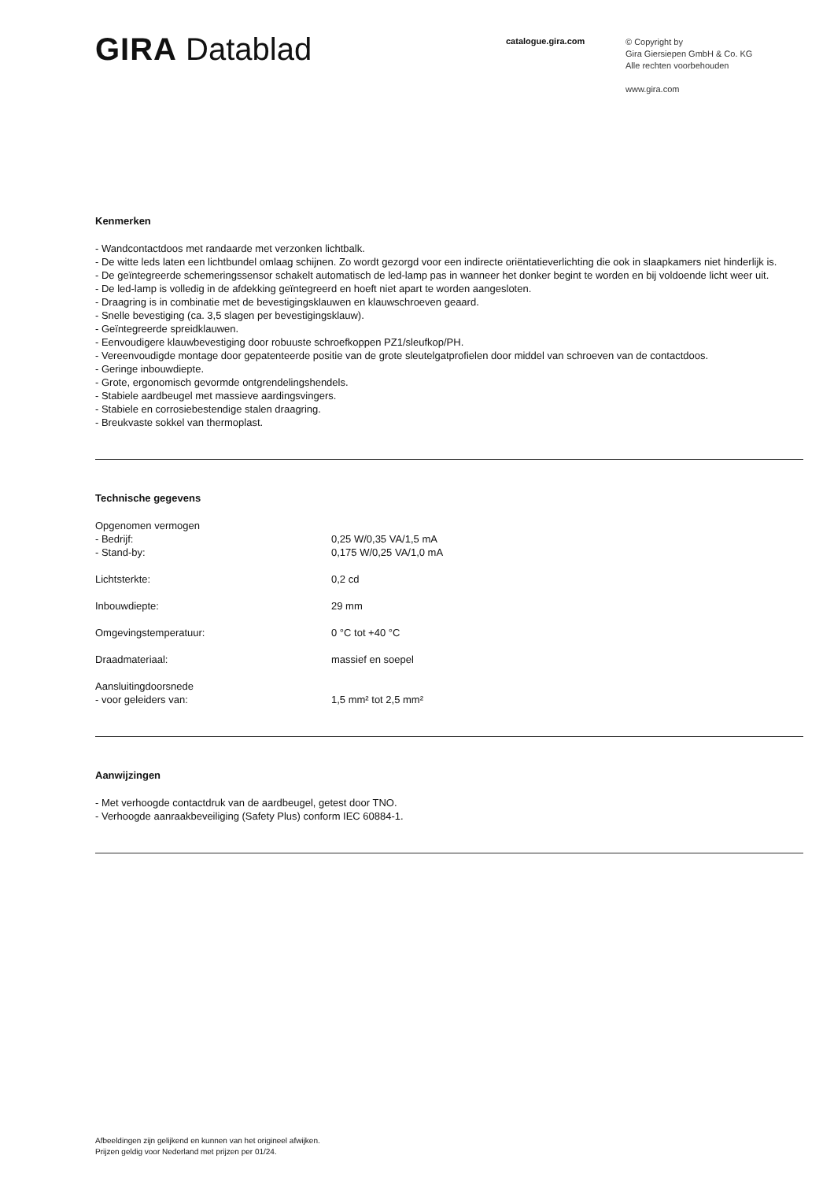GIRA Datablad
catalogue.gira.com
© Copyright by
Gira Giersiepen GmbH & Co. KG
Alle rechten voorbehouden
www.gira.com
Kenmerken
- Wandcontactdoos met randaarde met verzonken lichtbalk.
- De witte leds laten een lichtbundel omlaag schijnen. Zo wordt gezorgd voor een indirecte oriëntatieverlichting die ook in slaapkamers niet hinderlijk is.
- De geïntegreerde schemeringssensor schakelt automatisch de led-lamp pas in wanneer het donker begint te worden en bij voldoende licht weer uit.
- De led-lamp is volledig in de afdekking geïntegreerd en hoeft niet apart te worden aangesloten.
- Draagring is in combinatie met de bevestigingsklauwen en klauwschroeven geaard.
- Snelle bevestiging (ca. 3,5 slagen per bevestigingsklauw).
- Geïntegreerde spreidklauwen.
- Eenvoudigere klauwbevestiging door robuuste schroefkoppen PZ1/sleufkop/PH.
- Vereenvoudigde montage door gepatenteerde positie van de grote sleutelgatprofielen door middel van schroeven van de contactdoos.
- Geringe inbouwdiepte.
- Grote, ergonomisch gevormde ontgrendelingshendels.
- Stabiele aardbeugel met massieve aardingsvingers.
- Stabiele en corrosiebestendige stalen draagring.
- Breukvaste sokkel van thermoplast.
Technische gegevens
| Opgenomen vermogen | |
| - Bedrijf: | 0,25 W/0,35 VA/1,5 mA |
| - Stand-by: | 0,175 W/0,25 VA/1,0 mA |
| Lichtsterkte: | 0,2 cd |
| Inbouwdiepte: | 29 mm |
| Omgevingstemperatuur: | 0 °C tot +40 °C |
| Draadmateriaal: | massief en soepel |
| Aansluitingdoorsnede | |
| - voor geleiders van: | 1,5 mm² tot 2,5 mm² |
Aanwijzingen
- Met verhoogde contactdruk van de aardbeugel, getest door TNO.
- Verhoogde aanraakbeveiliging (Safety Plus) conform IEC 60884-1.
Afbeeldingen zijn gelijkend en kunnen van het origineel afwijken.
Prijzen geldig voor Nederland met prijzen per 01/24.